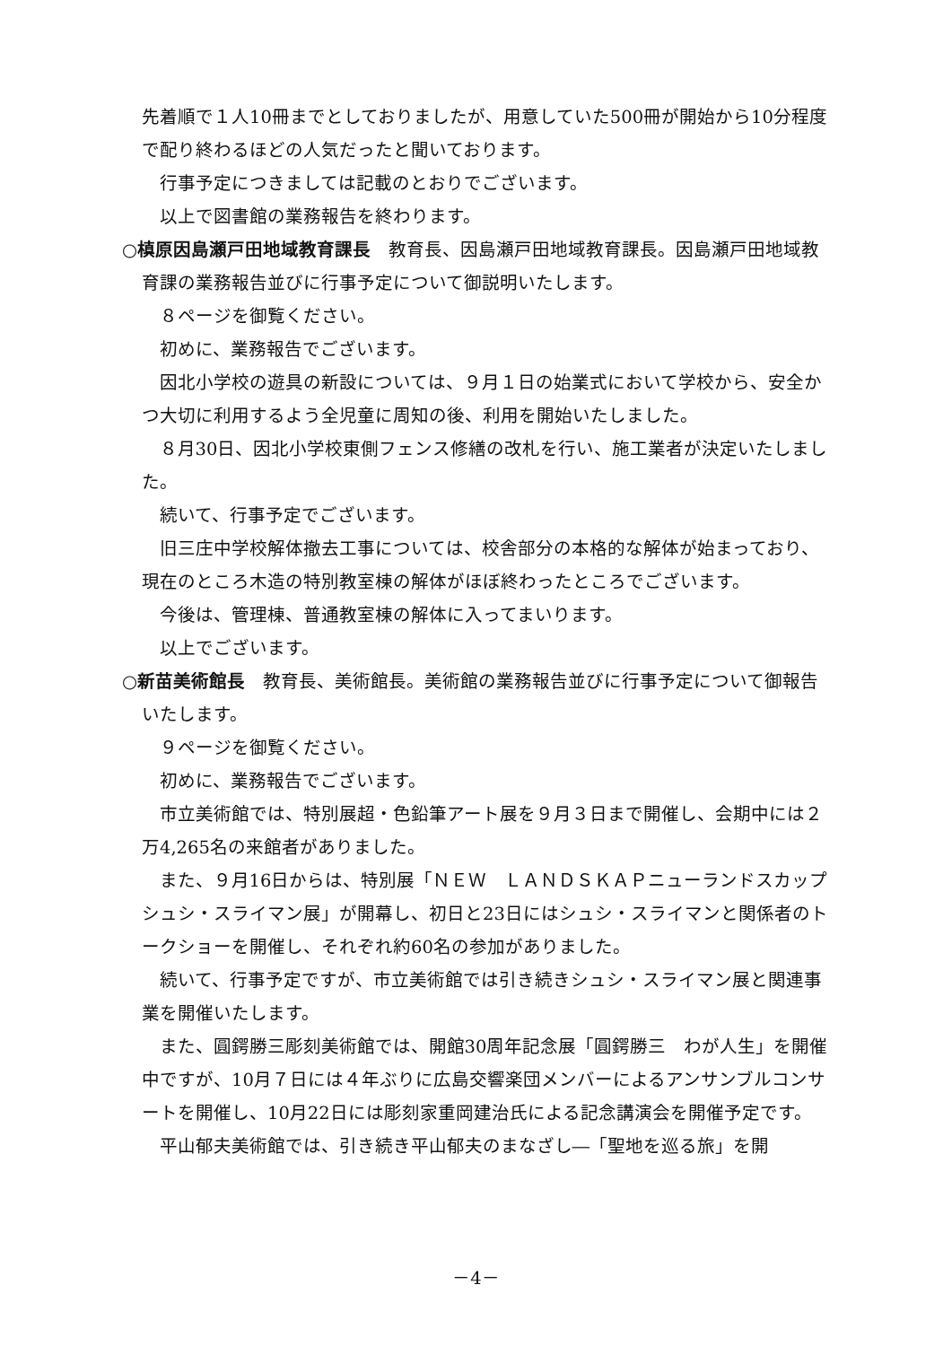先着順で１人10冊までとしておりましたが、用意していた500冊が開始から10分程度で配り終わるほどの人気だったと聞いております。
行事予定につきましては記載のとおりでございます。
以上で図書館の業務報告を終わります。
○槙原因島瀬戸田地域教育課長　教育長、因島瀬戸田地域教育課長。因島瀬戸田地域教育課の業務報告並びに行事予定について御説明いたします。
８ページを御覧ください。
初めに、業務報告でございます。
因北小学校の遊具の新設については、９月１日の始業式において学校から、安全かつ大切に利用するよう全児童に周知の後、利用を開始いたしました。
８月30日、因北小学校東側フェンス修繕の改札を行い、施工業者が決定いたしました。
続いて、行事予定でございます。
旧三庄中学校解体撤去工事については、校舎部分の本格的な解体が始まっており、現在のところ木造の特別教室棟の解体がほぼ終わったところでございます。
今後は、管理棟、普通教室棟の解体に入ってまいります。
以上でございます。
○新苗美術館長　教育長、美術館長。美術館の業務報告並びに行事予定について御報告いたします。
９ページを御覧ください。
初めに、業務報告でございます。
市立美術館では、特別展超・色鉛筆アート展を９月３日まで開催し、会期中には２万4,265名の来館者がありました。
また、９月16日からは、特別展「ＮＥＷ　ＬＡＮＤＳＫＡＰニューランドスカップ　シュシ・スライマン展」が開幕し、初日と23日にはシュシ・スライマンと関係者のトークショーを開催し、それぞれ約60名の参加がありました。
続いて、行事予定ですが、市立美術館では引き続きシュシ・スライマン展と関連事業を開催いたします。
また、圓鍔勝三彫刻美術館では、開館30周年記念展「圓鍔勝三　わが人生」を開催中ですが、10月７日には４年ぶりに広島交響楽団メンバーによるアンサンブルコンサートを開催し、10月22日には彫刻家重岡建治氏による記念講演会を開催予定です。
平山郁夫美術館では、引き続き平山郁夫のまなざし―「聖地を巡る旅」を開
－4－